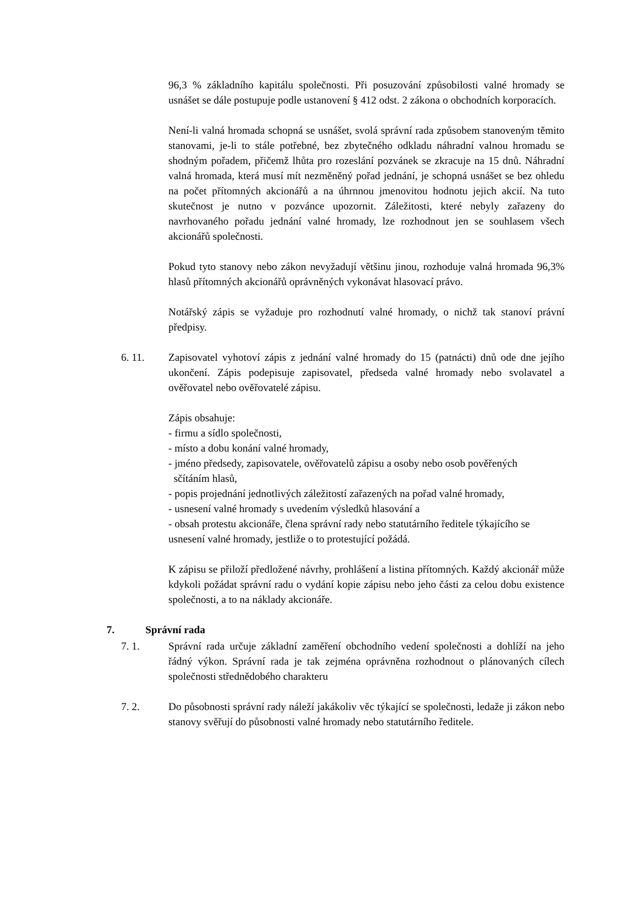96,3 % základního kapitálu společnosti. Při posuzování způsobilosti valné hromady se usnášet se dále postupuje podle ustanovení § 412 odst. 2 zákona o obchodních korporacích.
Není-li valná hromada schopná se usnášet, svolá správní rada způsobem stanoveným těmito stanovami, je-li to stále potřebné, bez zbytečného odkladu náhradní valnou hromadu se shodným pořadem, přičemž lhůta pro rozeslání pozvánek se zkracuje na 15 dnů. Náhradní valná hromada, která musí mít nezměněný pořad jednání, je schopná usnášet se bez ohledu na počet přítomných akcionářů a na úhrnnou jmenovitou hodnotu jejich akcií. Na tuto skutečnost je nutno v pozvánce upozornit. Záležitosti, které nebyly zařazeny do navrhovaného pořadu jednání valné hromady, lze rozhodnout jen se souhlasem všech akcionářů společnosti.
Pokud tyto stanovy nebo zákon nevyžadují většinu jinou, rozhoduje valná hromada 96,3% hlasů přítomných akcionářů oprávněných vykonávat hlasovací právo.
Notářský zápis se vyžaduje pro rozhodnutí valné hromady, o nichž tak stanoví právní předpisy.
6. 11. Zapisovatel vyhotoví zápis z jednání valné hromady do 15 (patnácti) dnů ode dne jejího ukončení. Zápis podepisuje zapisovatel, předseda valné hromady nebo svolavatel a ověřovatel nebo ověřovatelé zápisu.
Zápis obsahuje:
- firmu a sídlo společnosti,
- místo a dobu konání valné hromady,
- jméno předsedy, zapisovatele, ověřovatelů zápisu a osoby nebo osob pověřených
sčítáním hlasů,
- popis projednání jednotlivých záležitostí zařazených na pořad valné hromady,
- usnesení valné hromady s uvedením výsledků hlasování a
- obsah protestu akcionáře, člena správní rady nebo statutárního ředitele týkajícího se usnesení valné hromady, jestliže o to protestující požádá.
K zápisu se přiloží předložené návrhy, prohlášení a listina přítomných. Každý akcionář může kdykoli požádat správní radu o vydání kopie zápisu nebo jeho části za celou dobu existence společnosti, a to na náklady akcionáře.
7. Správní rada
7. 1. Správní rada určuje základní zaměření obchodního vedení společnosti a dohlíží na jeho řádný výkon. Správní rada je tak zejména oprávněna rozhodnout o plánovaných cílech společnosti střednědobého charakteru
7. 2. Do působnosti správní rady náleží jakákoliv věc týkající se společnosti, ledaže ji zákon nebo stanovy svěřují do působnosti valné hromady nebo statutárního ředitele.